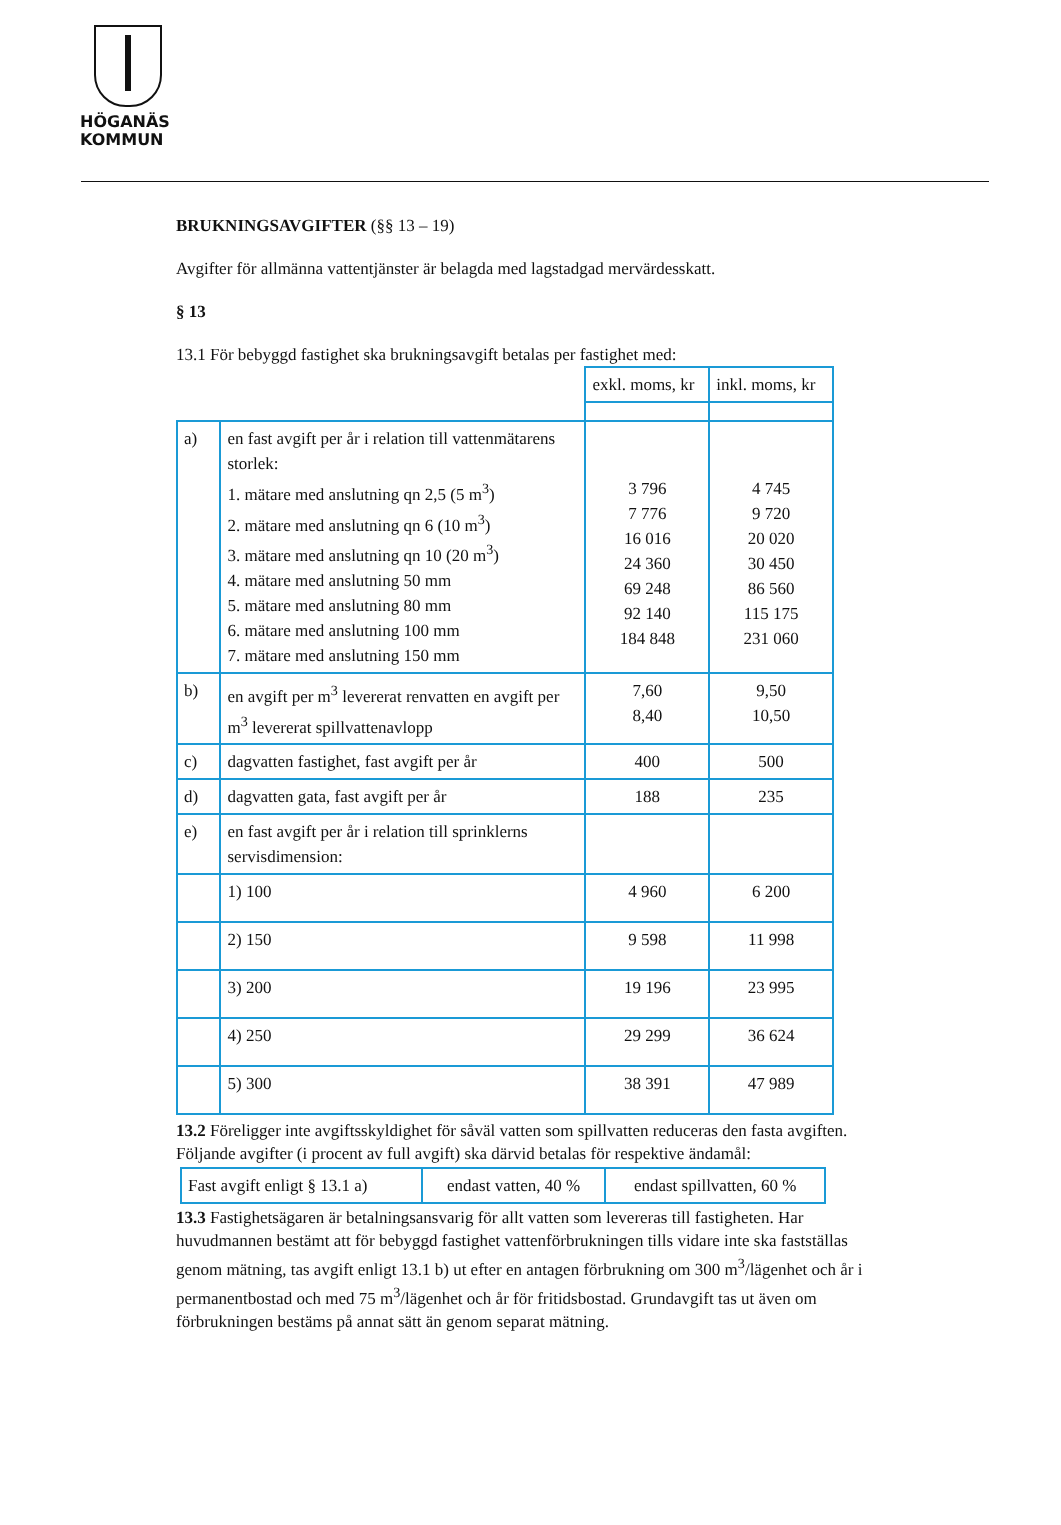HÖGANÄS
KOMMUN
BRUKNINGSAVGIFTER (§§ 13 – 19)
Avgifter för allmänna vattentjänster är belagda med lagstadgad mervärdesskatt.
§ 13
13.1 För bebyggd fastighet ska brukningsavgift betalas per fastighet med:
| | | exkl. moms, kr | inkl. moms, kr |
| a) | en fast avgift per år i relation till vattenmätarens storlek: 1. mätare med anslutning qn 2,5 (5 m<sup>3</sup>) 2. mätare med anslutning qn 6 (10 m<sup>3</sup>) 3. mätare med anslutning qn 10 (20 m<sup>3</sup>) 4. mätare med anslutning 50 mm 5. mätare med anslutning 80 mm 6. mätare med anslutning 100 mm 7. mätare med anslutning 150 mm | 3 796 7 776 16 016 24 360 69 248 92 140 184 848 | 4 745 9 720 20 020 30 450 86 560 115 175 231 060 |
| b) | en avgift per m<sup>3</sup> levererat renvatten en avgift per m<sup>3</sup> levererat spillvattenavlopp | 7,60 8,40 | 9,50 10,50 |
| c) | dagvatten fastighet, fast avgift per år | 400 | 500 |
| d) | dagvatten gata, fast avgift per år | 188 | 235 |
| e) | en fast avgift per år i relation till sprinklerns servisdimension: | | |
| | 1) 100 | 4 960 | 6 200 |
| | 2) 150 | 9 598 | 11 998 |
| | 3) 200 | 19 196 | 23 995 |
| | 4) 250 | 29 299 | 36 624 |
| | 5) 300 | 38 391 | 47 989 |
13.2 Föreligger inte avgiftsskyldighet för såväl vatten som spillvatten reduceras den fasta avgiften. Följande avgifter (i procent av full avgift) ska därvid betalas för respektive ändamål:
| Fast avgift enligt § 13.1 a) | endast vatten, 40 % | endast spillvatten, 60 % |
13.3 Fastighetsägaren är betalningsansvarig för allt vatten som levereras till fastigheten. Har huvudmannen bestämt att för bebyggd fastighet vattenförbrukningen tills vidare inte ska fastställas genom mätning, tas avgift enligt 13.1 b) ut efter en antagen förbrukning om 300 m<sup>3</sup>/lägenhet och år i permanentbostad och med 75 m<sup>3</sup>/lägenhet och år för fritidsbostad. Grundavgift tas ut även om förbrukningen bestäms på annat sätt än genom separat mätning.